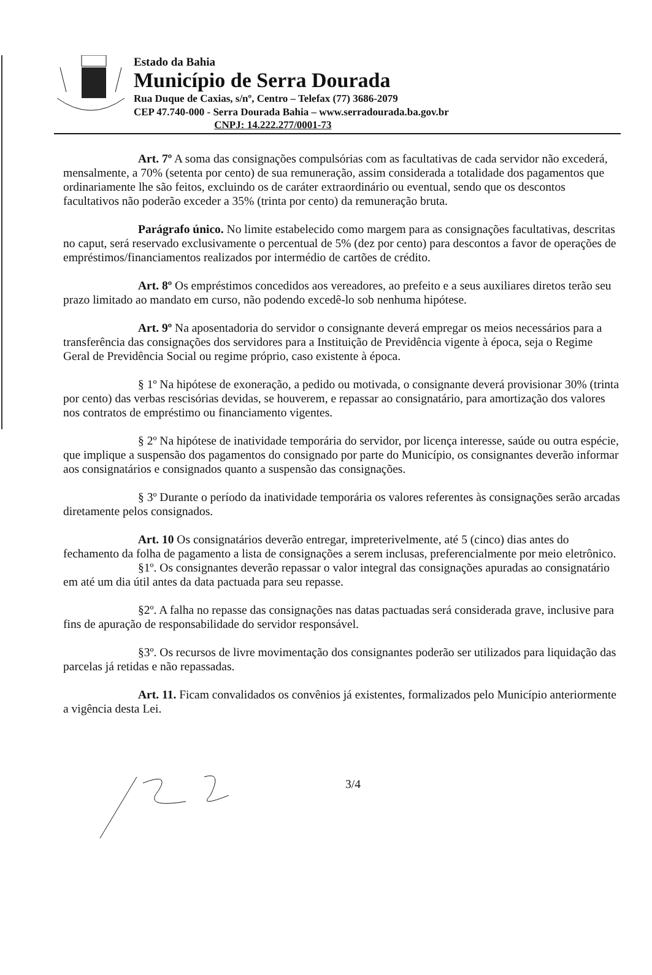Estado da Bahia
Município de Serra Dourada
Rua Duque de Caxias, s/nº, Centro – Telefax (77) 3686-2079
CEP 47.740-000 - Serra Dourada Bahia – www.serradourada.ba.gov.br
CNPJ: 14.222.277/0001-73
Art. 7º A soma das consignações compulsórias com as facultativas de cada servidor não excederá, mensalmente, a 70% (setenta por cento) de sua remuneração, assim considerada a totalidade dos pagamentos que ordinariamente lhe são feitos, excluindo os de caráter extraordinário ou eventual, sendo que os descontos facultativos não poderão exceder a 35% (trinta por cento) da remuneração bruta.
Parágrafo único. No limite estabelecido como margem para as consignações facultativas, descritas no caput, será reservado exclusivamente o percentual de 5% (dez por cento) para descontos a favor de operações de empréstimos/financiamentos realizados por intermédio de cartões de crédito.
Art. 8º Os empréstimos concedidos aos vereadores, ao prefeito e a seus auxiliares diretos terão seu prazo limitado ao mandato em curso, não podendo excedê-lo sob nenhuma hipótese.
Art. 9º Na aposentadoria do servidor o consignante deverá empregar os meios necessários para a transferência das consignações dos servidores para a Instituição de Previdência vigente à época, seja o Regime Geral de Previdência Social ou regime próprio, caso existente à época.
§ 1º Na hipótese de exoneração, a pedido ou motivada, o consignante deverá provisionar 30% (trinta por cento) das verbas rescisórias devidas, se houverem, e repassar ao consignatário, para amortização dos valores nos contratos de empréstimo ou financiamento vigentes.
§ 2º Na hipótese de inatividade temporária do servidor, por licença interesse, saúde ou outra espécie, que implique a suspensão dos pagamentos do consignado por parte do Município, os consignantes deverão informar aos consignatários e consignados quanto a suspensão das consignações.
§ 3º Durante o período da inatividade temporária os valores referentes às consignações serão arcadas diretamente pelos consignados.
Art. 10 Os consignatários deverão entregar, impreterivelmente, até 5 (cinco) dias antes do fechamento da folha de pagamento a lista de consignações a serem inclusas, preferencialmente por meio eletrônico.
§1º. Os consignantes deverão repassar o valor integral das consignações apuradas ao consignatário em até um dia útil antes da data pactuada para seu repasse.
§2º. A falha no repasse das consignações nas datas pactuadas será considerada grave, inclusive para fins de apuração de responsabilidade do servidor responsável.
§3º. Os recursos de livre movimentação dos consignantes poderão ser utilizados para liquidação das parcelas já retidas e não repassadas.
Art. 11. Ficam convalidados os convênios já existentes, formalizados pelo Município anteriormente a vigência desta Lei.
3/4